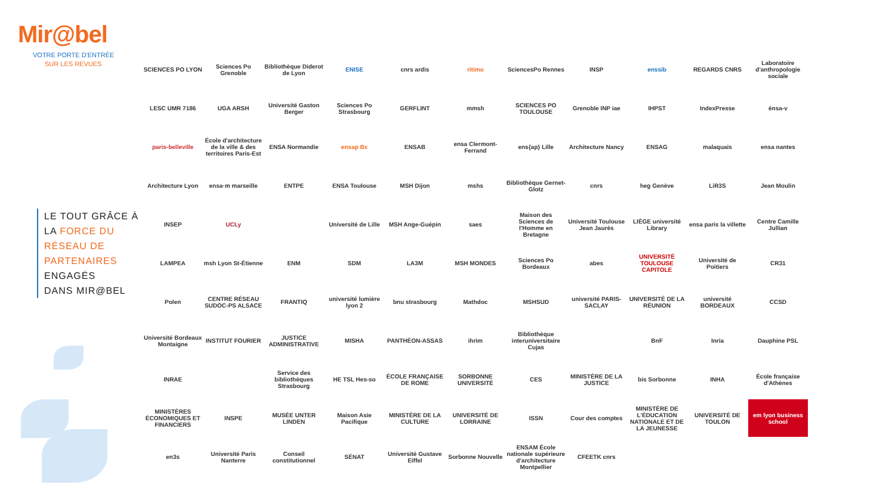Mir@bel
VOTRE PORTE D'ENTRÉE
SUR LES REVUES
LE TOUT GRÂCE À
LA FORCE DU
RÉSEAU DE
PARTENAIRES
ENGAGÉS
DANS MIR@BEL
SCIENCES PO LYON
Sciences Po Grenoble
Bibliothèque Diderot de Lyon
ENISE
cnrs ardis
ritimo
SciencesPo Rennes
INSP
enssib
REGARDS CNRS
Laboratoire d'anthropologie sociale
LESC UMR 7186
UGA ARSH
Université Gaston Berger
Sciences Po Strasbourg
GERFLINT
mmsh
SCIENCES PO TOULOUSE
Grenoble INP iae
IHPST
IndexPresse
énsa-v
paris-belleville
École d'architecture de la ville & des territoires Paris-Est
ENSA Normandie
ensap Bx
ENSAB
ensa Clermont-Ferrand
ens{ap} Lille
Architecture Nancy
ENSAG
malaquais
ensa nantes
Architecture Lyon
ensa·m marseille
ENTPE
ENSA Toulouse
MSH Dijon
mshs
Bibliothèque Gernet-Glotz
cnrs
heg Genève
LiR3S
Jean Moulin
INSEP
UCLy
Université de Lille
MSH Ange-Guépin
saes
Maison des Sciences de l'Homme en Bretagne
Université Toulouse Jean Jaurès
LIÈGE université Library
ensa paris la villette
Centre Camille Jullian
LAMPEA
msh Lyon St-Étienne
ENM
SDM
LA3M
MSH MONDES
Sciences Po Bordeaux
abes
UNIVERSITÉ TOULOUSE CAPITOLE
Université de Poitiers
CR31
Polen
CENTRE RÉSEAU SUDOC-PS ALSACE
FRANTIQ
université lumière lyon 2
bnu strasbourg
Mathdoc
MSHSUD
université PARIS-SACLAY
UNIVERSITÉ DE LA RÉUNION
université BORDEAUX
CCSD
Université Bordeaux Montaigne
INSTITUT FOURIER
JUSTICE ADMINISTRATIVE
MISHA
PANTHÉON-ASSAS
ihrim
Bibliothèque interuniversitaire Cujas
BnF
Inria
Dauphine PSL
INRAE
Service des bibliothèques Strasbourg
HE TSL Hes-so
ÉCOLE FRANÇAISE DE ROME
SORBONNE UNIVERSITÉ
CES
MINISTÈRE DE LA JUSTICE
bis Sorbonne
INHA
École française d'Athènes
MINISTÈRES ÉCONOMIQUES ET FINANCIERS
INSPE
MUSÉE UNTER LINDEN
Maison Asie Pacifique
MINISTÈRE DE LA CULTURE
UNIVERSITÉ DE LORRAINE
ISSN
Cour des comptes
MINISTÈRE DE L'ÉDUCATION NATIONALE ET DE LA JEUNESSE
UNIVERSITÉ DE TOULON
em lyon business school
en3s
Université Paris Nanterre
Conseil constitutionnel
SÉNAT
Université Gustave Eiffel
Sorbonne Nouvelle
ENSAM École nationale supérieure d'architecture Montpellier
CFEETK cnrs